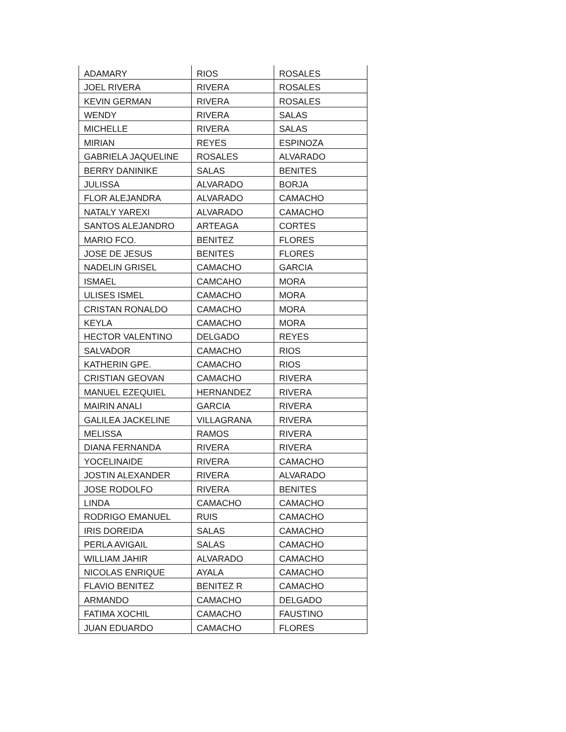| ADAMARY | RIOS | ROSALES |
| JOEL RIVERA | RIVERA | ROSALES |
| KEVIN GERMAN | RIVERA | ROSALES |
| WENDY | RIVERA | SALAS |
| MICHELLE | RIVERA | SALAS |
| MIRIAN | REYES | ESPINOZA |
| GABRIELA JAQUELINE | ROSALES | ALVARADO |
| BERRY DANINIKE | SALAS | BENITES |
| JULISSA | ALVARADO | BORJA |
| FLOR ALEJANDRA | ALVARADO | CAMACHO |
| NATALY YAREXI | ALVARADO | CAMACHO |
| SANTOS ALEJANDRO | ARTEAGA | CORTES |
| MARIO FCO. | BENITEZ | FLORES |
| JOSE DE JESUS | BENITES | FLORES |
| NADELIN GRISEL | CAMACHO | GARCIA |
| ISMAEL | CAMCAHO | MORA |
| ULISES ISMEL | CAMACHO | MORA |
| CRISTAN RONALDO | CAMACHO | MORA |
| KEYLA | CAMACHO | MORA |
| HECTOR VALENTINO | DELGADO | REYES |
| SALVADOR | CAMACHO | RIOS |
| KATHERIN GPE. | CAMACHO | RIOS |
| CRISTIAN GEOVAN | CAMACHO | RIVERA |
| MANUEL EZEQUIEL | HERNANDEZ | RIVERA |
| MAIRIN ANALI | GARCIA | RIVERA |
| GALILEA JACKELINE | VILLAGRANA | RIVERA |
| MELISSA | RAMOS | RIVERA |
| DIANA FERNANDA | RIVERA | RIVERA |
| YOCELINAIDE | RIVERA | CAMACHO |
| JOSTIN ALEXANDER | RIVERA | ALVARADO |
| JOSE RODOLFO | RIVERA | BENITES |
| LINDA | CAMACHO | CAMACHO |
| RODRIGO EMANUEL | RUIS | CAMACHO |
| IRIS DOREIDA | SALAS | CAMACHO |
| PERLA AVIGAIL | SALAS | CAMACHO |
| WILLIAM JAHIR | ALVARADO | CAMACHO |
| NICOLAS ENRIQUE | AYALA | CAMACHO |
| FLAVIO BENITEZ | BENITEZ R | CAMACHO |
| ARMANDO | CAMACHO | DELGADO |
| FATIMA XOCHIL | CAMACHO | FAUSTINO |
| JUAN EDUARDO | CAMACHO | FLORES |